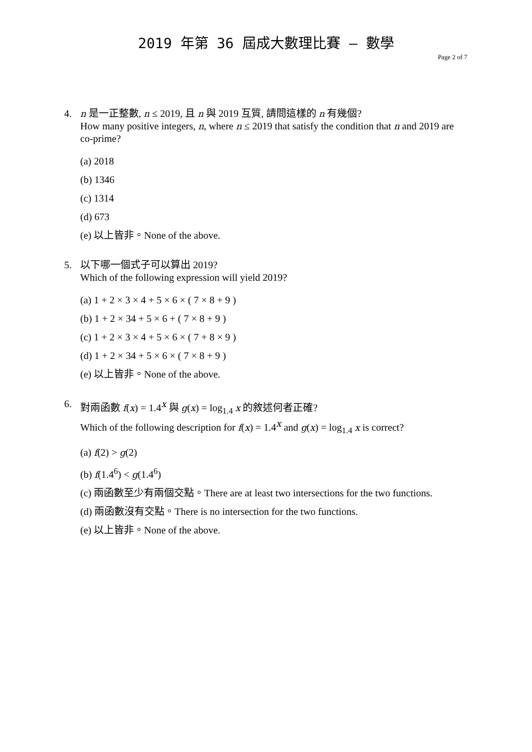2019 年第 36 屆成大數理比賽 – 數學
Page 2 of 7
4. n 是一正整數, n ≤ 2019, 且 n 與 2019 互質, 請問這樣的 n 有幾個?
How many positive integers, n, where n ≤ 2019 that satisfy the condition that n and 2019 are co-prime?
(a) 2018
(b) 1346
(c) 1314
(d) 673
(e) 以上皆非。None of the above.
5. 以下哪一個式子可以算出 2019?
Which of the following expression will yield 2019?
(a) 1 + 2 × 3 × 4 + 5 × 6 × ( 7 × 8 + 9 )
(b) 1 + 2 × 34 + 5 × 6 + ( 7 × 8 + 9 )
(c) 1 + 2 × 3 × 4 + 5 × 6 × ( 7 + 8 × 9 )
(d) 1 + 2 × 34 + 5 × 6 × ( 7 × 8 + 9 )
(e) 以上皆非。None of the above.
6. 對兩函數 f(x) = 1.4<sup>x</sup> 與 g(x) = log<sub>1.4</sub> x 的敘述何者正確?
Which of the following description for f(x) = 1.4<sup>x</sup> and g(x) = log<sub>1.4</sub> x is correct?
(a) f(2) > g(2)
(b) f(1.4<sup>6</sup>) < g(1.4<sup>6</sup>)
(c) 兩函數至少有兩個交點。There are at least two intersections for the two functions.
(d) 兩函數沒有交點。There is no intersection for the two functions.
(e) 以上皆非。None of the above.